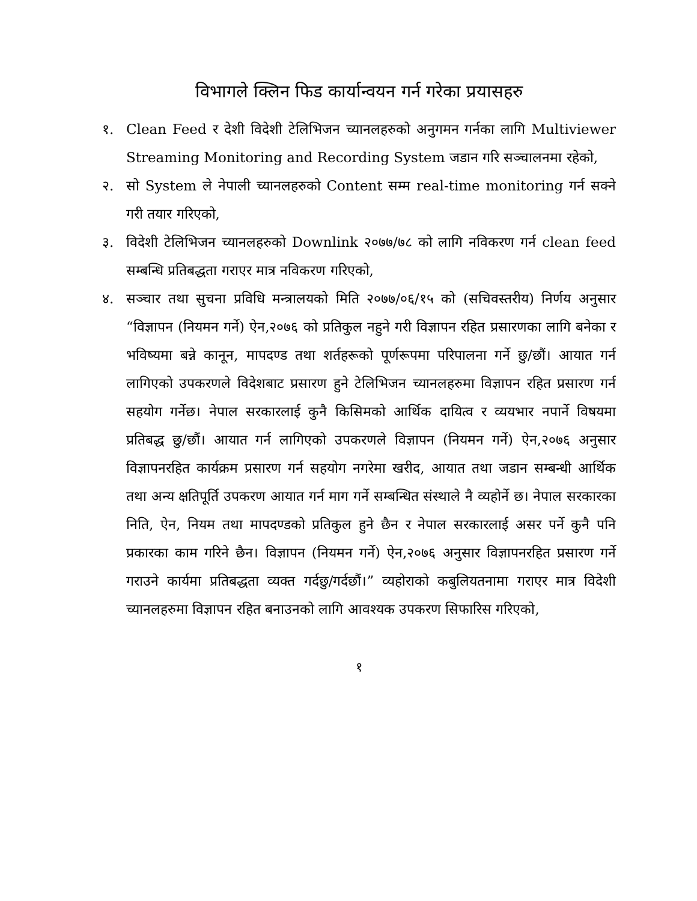विभागले क्लिन फिड कार्यान्वयन गर्न गरेका प्रयासहरु
१. Clean Feed र देशी विदेशी टेलिभिजन च्यानलहरुको अनुगमन गर्नका लागि Multiviewer Streaming Monitoring and Recording System जडान गरि सञ्चालनमा रहेको,
२. सो System ले नेपाली च्यानलहरुको Content सम्म real-time monitoring गर्न सक्ने गरी तयार गरिएको,
३. विदेशी टेलिभिजन च्यानलहरुको Downlink २०७७/७८ को लागि नविकरण गर्न clean feed सम्बन्धि प्रतिबद्धता गराएर मात्र नविकरण गरिएको,
४. सञ्चार तथा सुचना प्रविधि मन्त्रालयको मिति २०७७/०६/१५ को (सचिवस्तरीय) निर्णय अनुसार “विज्ञापन (नियमन गर्ने) ऐन,२०७६ को प्रतिकुल नहुने गरी विज्ञापन रहित प्रसारणका लागि बनेका र भविष्यमा बन्ने कानून, मापदण्ड तथा शर्तहरूको पूर्णरूपमा परिपालना गर्ने छु/छौं। आयात गर्न लागिएको उपकरणले विदेशबाट प्रसारण हुने टेलिभिजन च्यानलहरुमा विज्ञापन रहित प्रसारण गर्न सहयोग गर्नेछ। नेपाल सरकारलाई कुनै किसिमको आर्थिक दायित्व र व्ययभार नपार्ने विषयमा प्रतिबद्ध छु/छौं। आयात गर्न लागिएको उपकरणले विज्ञापन (नियमन गर्ने) ऐन,२०७६ अनुसार विज्ञापनरहित कार्यक्रम प्रसारण गर्न सहयोग नगरेमा खरीद, आयात तथा जडान सम्बन्धी आर्थिक तथा अन्य क्षतिपूर्ति उपकरण आयात गर्न माग गर्ने सम्बन्धित संस्थाले नै व्यहोर्ने छ। नेपाल सरकारका निति, ऐन, नियम तथा मापदण्डको प्रतिकुल हुने छैन र नेपाल सरकारलाई असर पर्ने कुनै पनि प्रकारका काम गरिने छैन। विज्ञापन (नियमन गर्ने) ऐन,२०७६ अनुसार विज्ञापनरहित प्रसारण गर्ने गराउने कार्यमा प्रतिबद्धता व्यक्त गर्दछु/गर्दछौं।” व्यहोराको कबुलियतनामा गराएर मात्र विदेशी च्यानलहरुमा विज्ञापन रहित बनाउनको लागि आवश्यक उपकरण सिफारिस गरिएको,
१